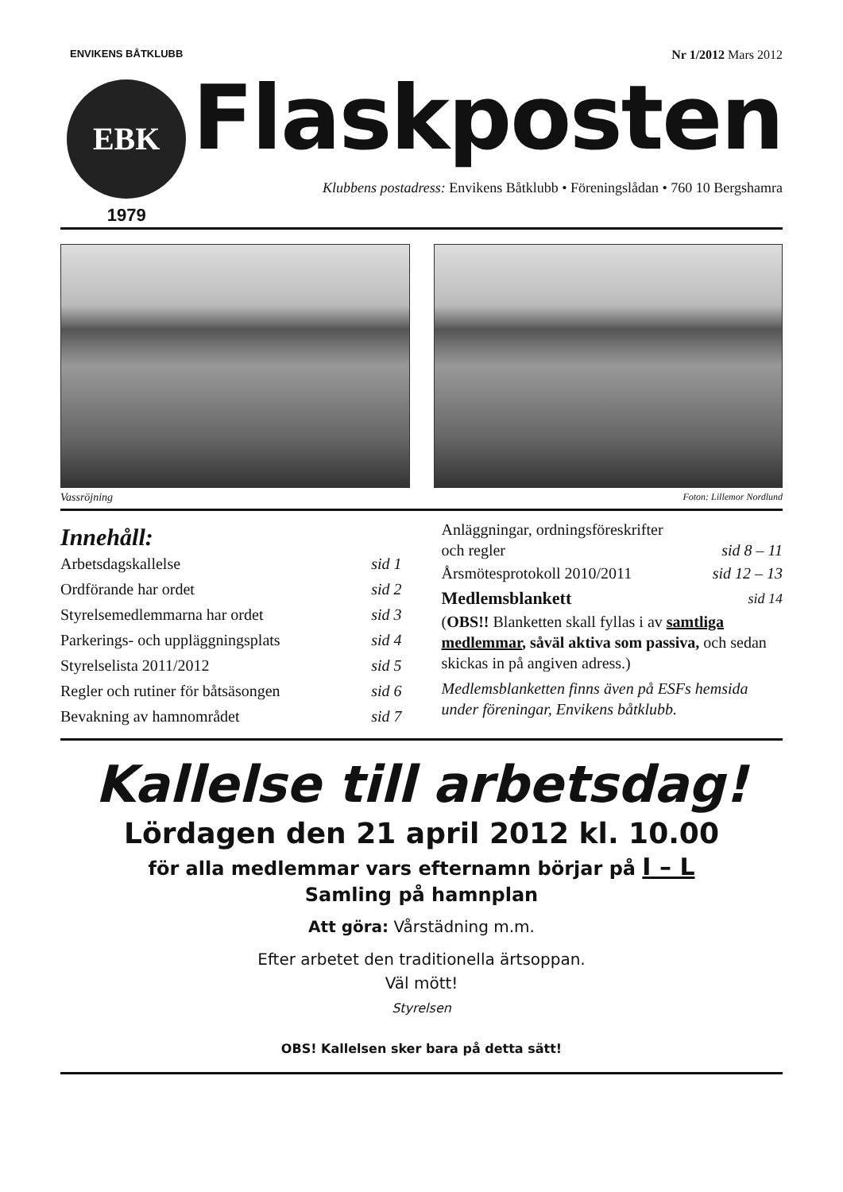ENVIKENS BÅTKLUBB
EBK
1979
Nr 1/2012 Mars 2012
Flaskposten
Klubbens postadress: Envikens Båtklubb • Föreningslådan • 760 10 Bergshamra
Vassröjning Foton: Lillemor Nordlund
Innehåll:
Arbetsdagskallelse sid 1
Ordförande har ordet sid 2
Styrelsemedlemmarna har ordet sid 3
Parkerings- och uppläggningsplats sid 4
Styrelselista 2011/2012 sid 5
Regler och rutiner för båtsäsongen sid 6
Bevakning av hamnområdet sid 7
Anläggningar, ordningsföreskrifter
och regler sid 8 – 11
Årsmötesprotokoll 2010/2011 sid 12 – 13
Medlemsblankett sid 14
(OBS!! Blanketten skall fyllas i av samtliga medlemmar, såväl aktiva som passiva, och sedan skickas in på angiven adress.)
Medlemsblanketten finns även på ESFs hemsida under föreningar, Envikens båtklubb.
Kallelse till arbetsdag!
Lördagen den 21 april 2012 kl. 10.00
för alla medlemmar vars efternamn börjar på I – L
Samling på hamnplan
Att göra: Vårstädning m.m.
Efter arbetet den traditionella ärtsoppan.
Väl mött!
Styrelsen
OBS! Kallelsen sker bara på detta sätt!